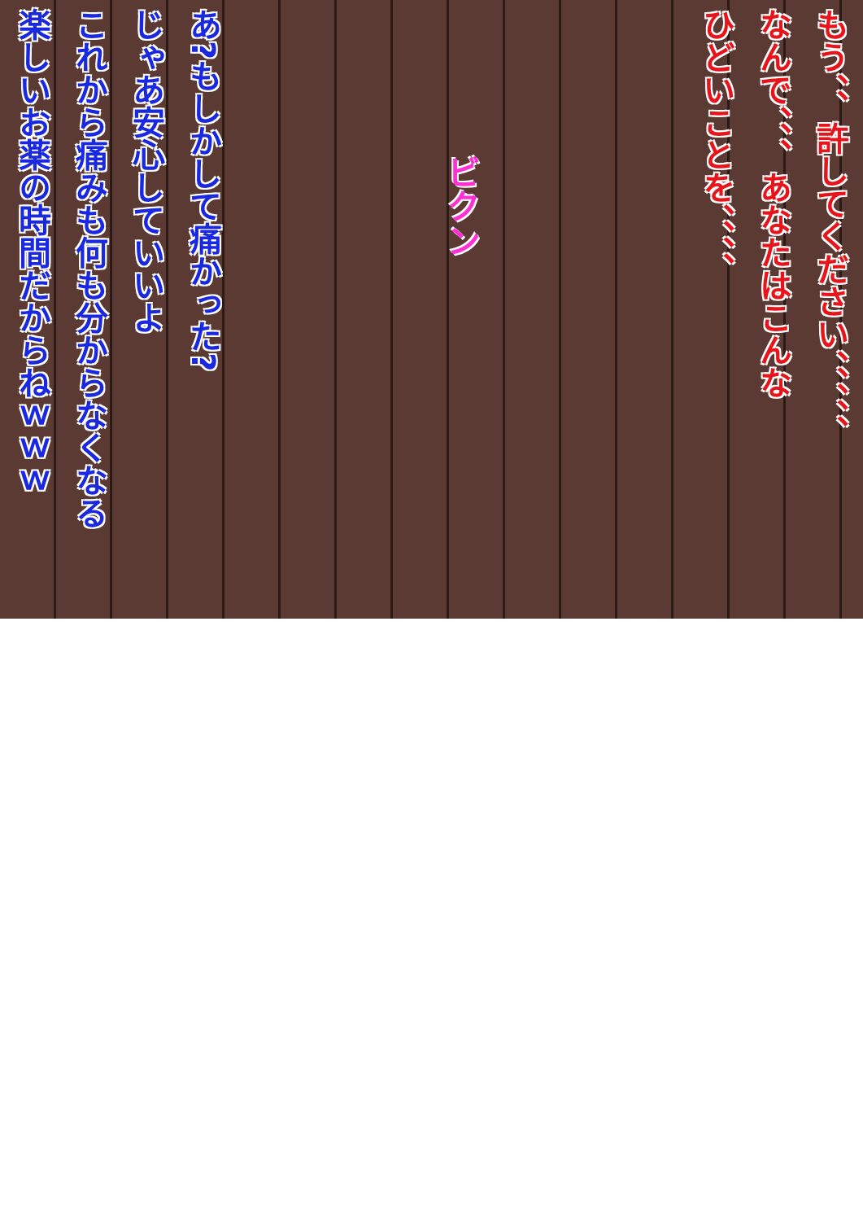もう、、許してください、、、、、
なんで、、、あなたはこんな
ひどいことを、、、、
ビクン
あ?もしかして痛かった?
じゃあ安心していいよ
これから痛みも何も分からなくなる
楽しいお薬の時間だからねｗｗｗ